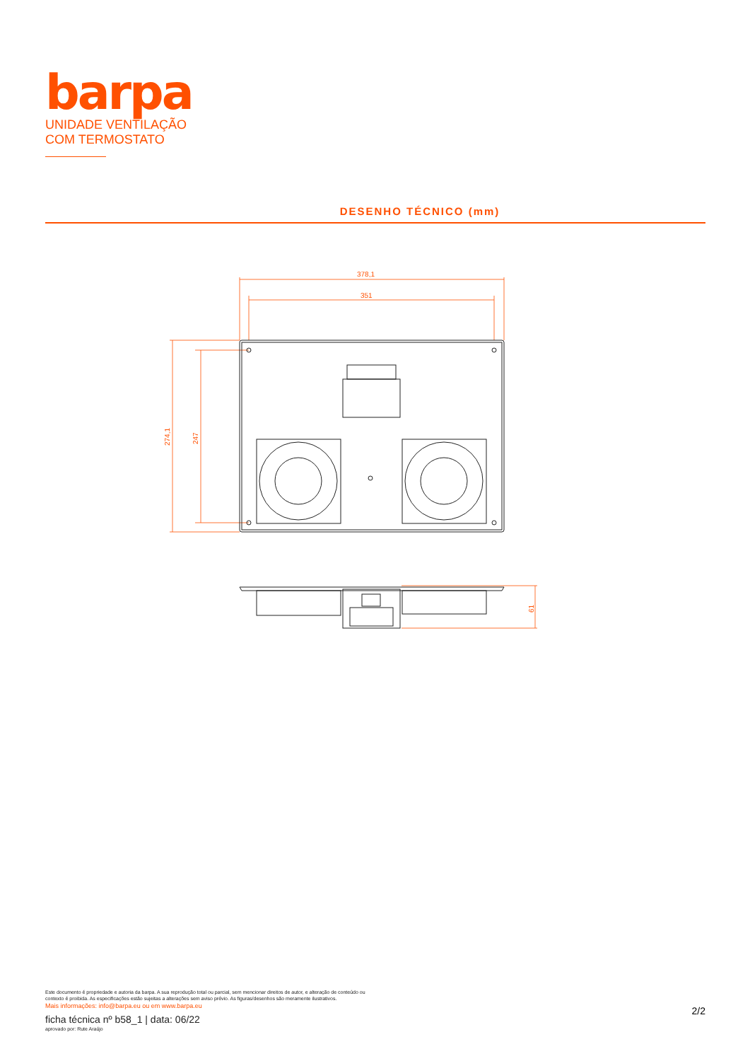barpa
UNIDADE VENTILAÇÃO
COM TERMOSTATO
DESENHO TÉCNICO (mm)
378,1
351
274,1
247
61
Este documento é propriedade e autoria da barpa. A sua reprodução total ou parcial, sem mencionar direitos de autor, e alteração de conteúdo ou contexto é proibida. As especificações estão sujeitas a alterações sem aviso prévio. As figuras/desenhos são meramente ilustrativos.
Mais informações: info@barpa.eu ou em www.barpa.eu
ficha técnica nº b58_1 | data: 06/22
aprovado por: Rute Araújo
2/2